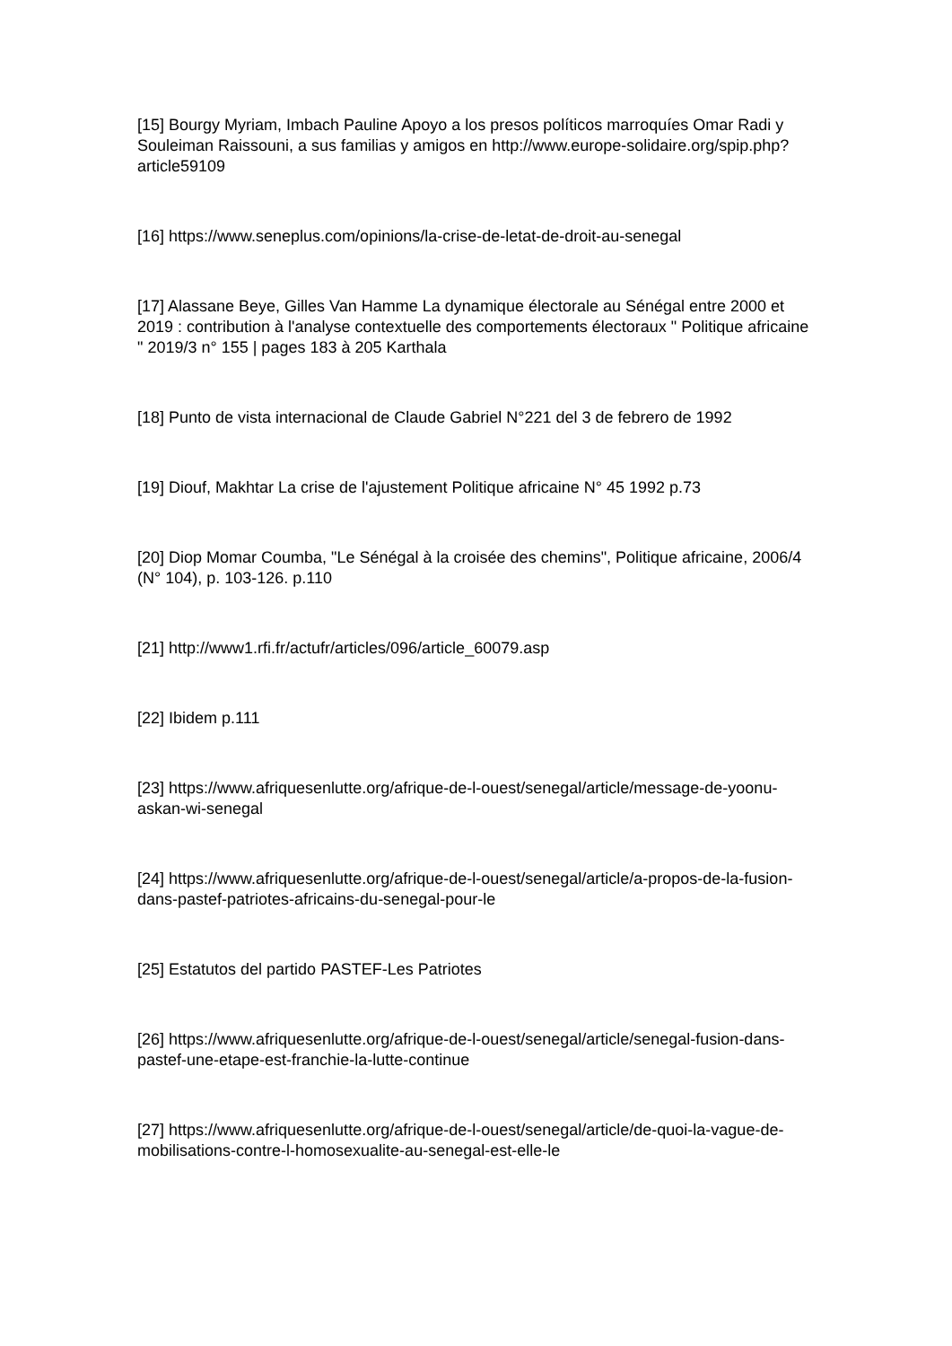[15] Bourgy Myriam, Imbach Pauline Apoyo a los presos políticos marroquíes Omar Radi y Souleiman Raissouni, a sus familias y amigos en http://www.europe-solidaire.org/spip.php?article59109
[16] https://www.seneplus.com/opinions/la-crise-de-letat-de-droit-au-senegal
[17] Alassane Beye, Gilles Van Hamme La dynamique électorale au Sénégal entre 2000 et 2019 : contribution à l'analyse contextuelle des comportements électoraux " Politique africaine " 2019/3 n° 155 | pages 183 à 205 Karthala
[18] Punto de vista internacional de Claude Gabriel N°221 del 3 de febrero de 1992
[19] Diouf, Makhtar La crise de l'ajustement Politique africaine N° 45 1992 p.73
[20] Diop Momar Coumba, "Le Sénégal à la croisée des chemins", Politique africaine, 2006/4 (N° 104), p. 103-126. p.110
[21] http://www1.rfi.fr/actufr/articles/096/article_60079.asp
[22] Ibidem p.111
[23] https://www.afriquesenlutte.org/afrique-de-l-ouest/senegal/article/message-de-yoonu-askan-wi-senegal
[24] https://www.afriquesenlutte.org/afrique-de-l-ouest/senegal/article/a-propos-de-la-fusion-dans-pastef-patriotes-africains-du-senegal-pour-le
[25] Estatutos del partido PASTEF-Les Patriotes
[26] https://www.afriquesenlutte.org/afrique-de-l-ouest/senegal/article/senegal-fusion-dans-pastef-une-etape-est-franchie-la-lutte-continue
[27] https://www.afriquesenlutte.org/afrique-de-l-ouest/senegal/article/de-quoi-la-vague-de-mobilisations-contre-l-homosexualite-au-senegal-est-elle-le